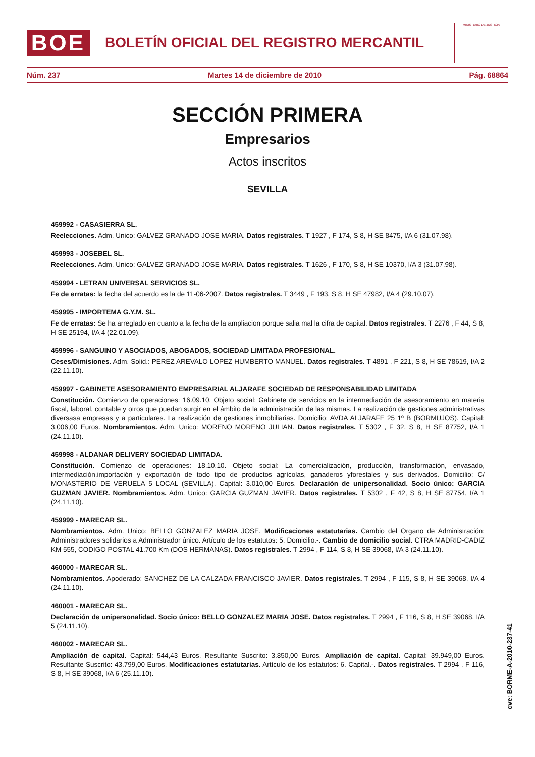BOE
BOLETÍN OFICIAL DEL REGISTRO MERCANTIL
MINISTERIO DE JUSTICIA
Núm. 237 Martes 14 de diciembre de 2010 Pág. 68864
SECCIÓN PRIMERA
Empresarios
Actos inscritos
SEVILLA
459992 - CASASIERRA SL.
Reelecciones. Adm. Unico: GALVEZ GRANADO JOSE MARIA. Datos registrales. T 1927 , F 174, S 8, H SE 8475, I/A 6 (31.07.98).
459993 - JOSEBEL SL.
Reelecciones. Adm. Unico: GALVEZ GRANADO JOSE MARIA. Datos registrales. T 1626 , F 170, S 8, H SE 10370, I/A 3 (31.07.98).
459994 - LETRAN UNIVERSAL SERVICIOS SL.
Fe de erratas: la fecha del acuerdo es la de 11-06-2007. Datos registrales. T 3449 , F 193, S 8, H SE 47982, I/A 4 (29.10.07).
459995 - IMPORTEMA G.Y.M. SL.
Fe de erratas: Se ha arreglado en cuanto a la fecha de la ampliacion porque salia mal la cifra de capital. Datos registrales. T 2276 , F 44, S 8, H SE 25194, I/A 4 (22.01.09).
459996 - SANGUINO Y ASOCIADOS, ABOGADOS, SOCIEDAD LIMITADA PROFESIONAL.
Ceses/Dimisiones. Adm. Solid.: PEREZ AREVALO LOPEZ HUMBERTO MANUEL. Datos registrales. T 4891 , F 221, S 8, H SE 78619, I/A 2 (22.11.10).
459997 - GABINETE ASESORAMIENTO EMPRESARIAL ALJARAFE SOCIEDAD DE RESPONSABILIDAD LIMITADA
Constitución. Comienzo de operaciones: 16.09.10. Objeto social: Gabinete de servicios en la intermediación de asesoramiento en materia fiscal, laboral, contable y otros que puedan surgir en el ámbito de la administración de las mismas. La realización de gestiones administrativas diversasa empresas y a particulares. La realización de gestiones inmobiliarias. Domicilio: AVDA ALJARAFE 25 1º B (BORMUJOS). Capital: 3.006,00 Euros. Nombramientos. Adm. Unico: MORENO MORENO JULIAN. Datos registrales. T 5302 , F 32, S 8, H SE 87752, I/A 1 (24.11.10).
459998 - ALDANAR DELIVERY SOCIEDAD LIMITADA.
Constitución. Comienzo de operaciones: 18.10.10. Objeto social: La comercialización, producción, transformación, envasado, intermediación,importación y exportación de todo tipo de productos agrícolas, ganaderos yforestales y sus derivados. Domicilio: C/ MONASTERIO DE VERUELA 5 LOCAL (SEVILLA). Capital: 3.010,00 Euros. Declaración de unipersonalidad. Socio único: GARCIA GUZMAN JAVIER. Nombramientos. Adm. Unico: GARCIA GUZMAN JAVIER. Datos registrales. T 5302 , F 42, S 8, H SE 87754, I/A 1 (24.11.10).
459999 - MARECAR SL.
Nombramientos. Adm. Unico: BELLO GONZALEZ MARIA JOSE. Modificaciones estatutarias. Cambio del Organo de Administración: Administradores solidarios a Administrador único. Artículo de los estatutos: 5. Domicilio.-. Cambio de domicilio social. CTRA MADRID-CADIZ KM 555, CODIGO POSTAL 41.700 Km (DOS HERMANAS). Datos registrales. T 2994 , F 114, S 8, H SE 39068, I/A 3 (24.11.10).
460000 - MARECAR SL.
Nombramientos. Apoderado: SANCHEZ DE LA CALZADA FRANCISCO JAVIER. Datos registrales. T 2994 , F 115, S 8, H SE 39068, I/A 4 (24.11.10).
460001 - MARECAR SL.
Declaración de unipersonalidad. Socio único: BELLO GONZALEZ MARIA JOSE. Datos registrales. T 2994 , F 116, S 8, H SE 39068, I/A 5 (24.11.10).
460002 - MARECAR SL.
Ampliación de capital. Capital: 544,43 Euros. Resultante Suscrito: 3.850,00 Euros. Ampliación de capital. Capital: 39.949,00 Euros. Resultante Suscrito: 43.799,00 Euros. Modificaciones estatutarias. Artículo de los estatutos: 6. Capital.-. Datos registrales. T 2994 , F 116, S 8, H SE 39068, I/A 6 (25.11.10).
cve: BORME-A-2010-237-41